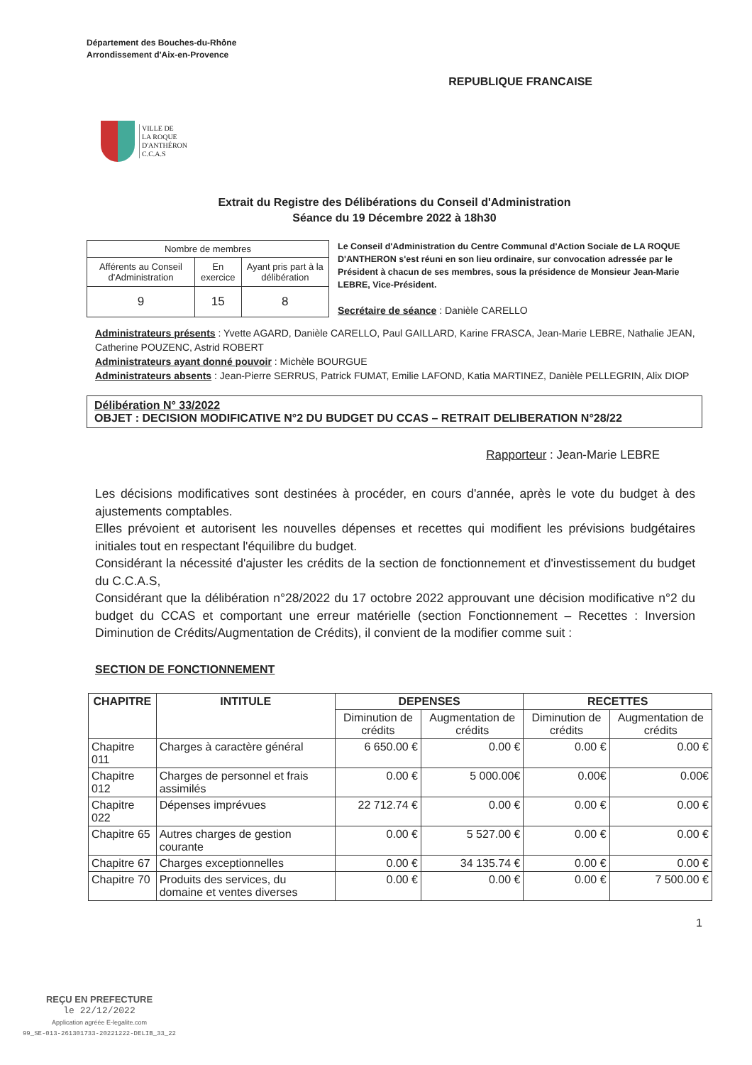Département des Bouches-du-Rhône
Arrondissement d'Aix-en-Provence
REPUBLIQUE FRANCAISE
VILLE DE
LA ROQUE
D'ANTHÉRON
C.C.A.S
Extrait du Registre des Délibérations du Conseil d'Administration
Séance du 19 Décembre 2022 à 18h30
| Nombre de membres | | |
| Afférents au Conseil d'Administration | En exercice | Ayant pris part à la délibération |
| 9 | 15 | 8 |
Le Conseil d'Administration du Centre Communal d'Action Sociale de LA ROQUE D'ANTHERON s'est réuni en son lieu ordinaire, sur convocation adressée par le Président à chacun de ses membres, sous la présidence de Monsieur Jean-Marie LEBRE, Vice-Président.
Secrétaire de séance : Danièle CARELLO
Administrateurs présents : Yvette AGARD, Danièle CARELLO, Paul GAILLARD, Karine FRASCA, Jean-Marie LEBRE, Nathalie JEAN, Catherine POUZENC, Astrid ROBERT
Administrateurs ayant donné pouvoir : Michèle BOURGUE
Administrateurs absents : Jean-Pierre SERRUS, Patrick FUMAT, Emilie LAFOND, Katia MARTINEZ, Danièle PELLEGRIN, Alix DIOP
Délibération N° 33/2022
OBJET : DECISION MODIFICATIVE N°2 DU BUDGET DU CCAS – RETRAIT DELIBERATION N°28/22
Rapporteur : Jean-Marie LEBRE
Les décisions modificatives sont destinées à procéder, en cours d'année, après le vote du budget à des ajustements comptables.
Elles prévoient et autorisent les nouvelles dépenses et recettes qui modifient les prévisions budgétaires initiales tout en respectant l'équilibre du budget.
Considérant la nécessité d'ajuster les crédits de la section de fonctionnement et d'investissement du budget du C.C.A.S,
Considérant que la délibération n°28/2022 du 17 octobre 2022 approuvant une décision modificative n°2 du budget du CCAS et comportant une erreur matérielle (section Fonctionnement – Recettes : Inversion Diminution de Crédits/Augmentation de Crédits), il convient de la modifier comme suit :
SECTION DE FONCTIONNEMENT
| CHAPITRE | INTITULE | DEPENSES | | RECETTES | |
| --- | --- | --- | --- | --- | --- |
| | | Diminution de crédits | Augmentation de crédits | Diminution de crédits | Augmentation de crédits |
| Chapitre 011 | Charges à caractère général | 6 650.00 € | 0.00 € | 0.00 € | 0.00 € |
| Chapitre 012 | Charges de personnel et frais assimilés | 0.00 € | 5 000.00€ | 0.00€ | 0.00€ |
| Chapitre 022 | Dépenses imprévues | 22 712.74 € | 0.00 € | 0.00 € | 0.00 € |
| Chapitre 65 | Autres charges de gestion courante | 0.00 € | 5 527.00 € | 0.00 € | 0.00 € |
| Chapitre 67 | Charges exceptionnelles | 0.00 € | 34 135.74 € | 0.00 € | 0.00 € |
| Chapitre 70 | Produits des services, du domaine et ventes diverses | 0.00 € | 0.00 € | 0.00 € | 7 500.00 € |
1
REÇU EN PREFECTURE
le 22/12/2022
Application agréée E-legalite.com
99_SE-013-261301733-20221222-DELIB_33_22